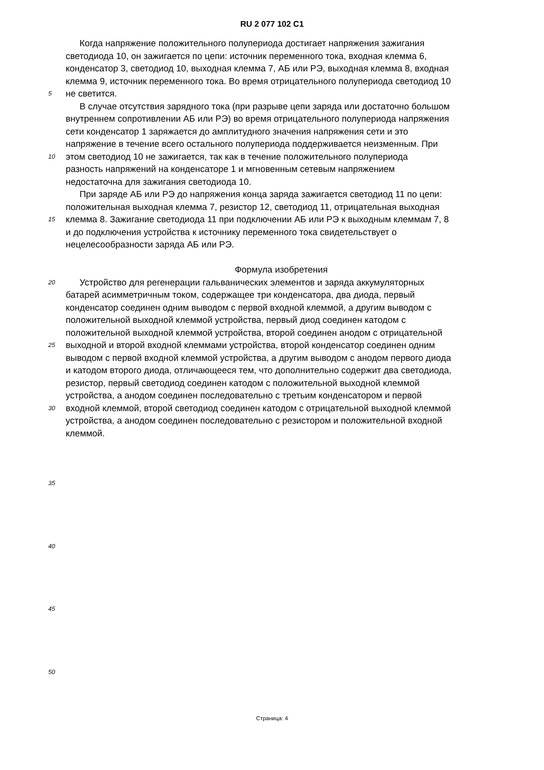RU 2 077 102 C1
Когда напряжение положительного полупериода достигает напряжения зажигания
светодиода 10, он зажигается по цепи: источник переменного тока, входная клемма 6,
конденсатор 3, светодиод 10, выходная клемма 7, АБ или РЭ, выходная клемма 8, входная
клемма 9, источник переменного тока. Во время отрицательного полупериода светодиод 10
5 не светится.
В случае отсутствия зарядного тока (при разрыве цепи заряда или достаточно большом
внутреннем сопротивлении АБ или РЭ) во время отрицательного полупериода напряжения
сети конденсатор 1 заряжается до амплитудного значения напряжения сети и это
напряжение в течение всего остального полупериода поддерживается неизменным. При
10 этом светодиод 10 не зажигается, так как в течение положительного полупериода
разность напряжений на конденсаторе 1 и мгновенным сетевым напряжением
недостаточна для зажигания светодиода 10.
При заряде АБ или РЭ до напряжения конца заряда зажигается светодиод 11 по цепи:
положительная выходная клемма 7, резистор 12, светодиод 11, отрицательная выходная
15 клемма 8. Зажигание светодиода 11 при подключении АБ или РЭ к выходным клеммам 7, 8
и до подключения устройства к источнику переменного тока свидетельствует о
нецелесообразности заряда АБ или РЭ.
Формула изобретения
20 Устройство для регенерации гальванических элементов и заряда аккумуляторных
батарей асимметричным током, содержащее три конденсатора, два диода, первый
конденсатор соединен одним выводом с первой входной клеммой, а другим выводом с
положительной выходной клеммой устройства, первый диод соединен катодом с
положительной выходной клеммой устройства, второй соединен анодом с отрицательной
25 выходной и второй входной клеммами устройства, второй конденсатор соединен одним
выводом с первой входной клеммой устройства, а другим выводом с анодом первого диода
и катодом второго диода, отличающееся тем, что дополнительно содержит два светодиода,
резистор, первый светодиод соединен катодом с положительной выходной клеммой
устройства, а анодом соединен последовательно с третьим конденсатором и первой
30 входной клеммой, второй светодиод соединен катодом с отрицательной выходной клеммой
устройства, а анодом соединен последовательно с резистором и положительной входной
клеммой.
35
40
45
50
Страница: 4